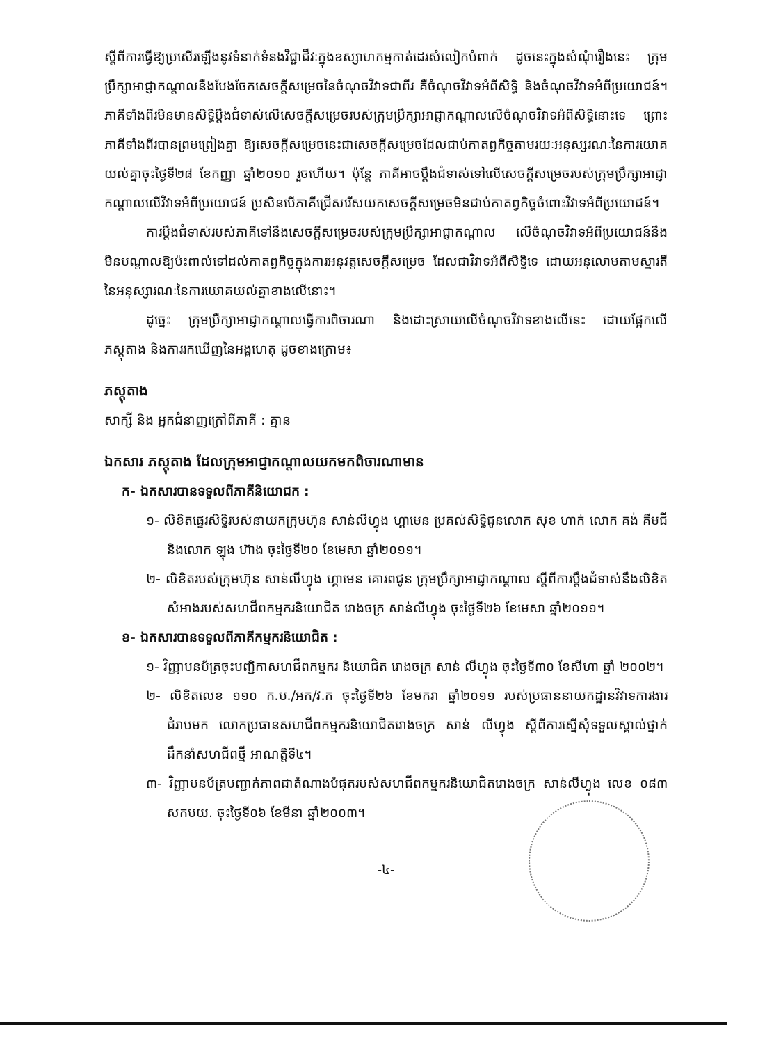ស្តីពីការធ្វើឱ្យប្រសើរឡើងនូវទំនាក់ទំនងវិជ្ជាជីវៈក្នុងឧស្សាហកម្មកាត់ដេរសំលៀកបំពាក់ ដូចនេះក្នុងសំណុំរឿងនេះ ក្រុមប្រឹក្សាអាជ្ញាកណ្តាលនឹងបែងចែកសេចក្តីសម្រេចនៃចំណុចវិវាទជាពីរ គឺចំណុចវិវាទអំពីសិទ្ធិ និងចំណុចវិវាទអំពីប្រយោជន៍។ ភាគីទាំងពីរមិនមានសិទ្ធិប្តឹងជំទាស់លើសេចក្តីសម្រេចរបស់ក្រុមប្រឹក្សាអាជ្ញាកណ្តាលលើចំណុចវិវាទអំពីសិទ្ធិនោះទេ ព្រោះភាគីទាំងពីរបានព្រមព្រៀងគ្នា ឱ្យសេចក្តីសម្រេចនេះជាសេចក្តីសម្រេចដែលជាប់កាតព្វកិច្ចតាមរយៈអនុស្សរណៈនៃការយោគយល់គ្នាចុះថ្ងៃទី២៨ ខែកញ្ញា ឆ្នាំ២០១០ រួចហើយ។ ប៉ុន្តែ ភាគីអាចប្តឹងជំទាស់ទៅលើសេចក្តីសម្រេចរបស់ក្រុមប្រឹក្សាអាជ្ញាកណ្តាលលើវិវាទអំពីប្រយោជន៍ ប្រសិនបើភាគីជ្រើសរើសយកសេចក្តីសម្រេចមិនជាប់កាតព្វកិច្ចចំពោះវិវាទអំពីប្រយោជន៍។
ការប្តឹងជំទាស់របស់ភាគីទៅនឹងសេចក្តីសម្រេចរបស់ក្រុមប្រឹក្សាអាជ្ញាកណ្តាល លើចំណុចវិវាទអំពីប្រយោជន៍នឹងមិនបណ្តាលឱ្យប៉ះពាល់ទៅដល់កាតព្វកិច្ចក្នុងការអនុវត្តសេចក្តីសម្រេច ដែលជាវិវាទអំពីសិទ្ធិទេ ដោយអនុលោមតាមស្មារតីនៃអនុស្សារណៈនៃការយោគយល់គ្នាខាងលើនោះ។
ដូច្នេះ ក្រុមប្រឹក្សាអាជ្ញាកណ្តាលធ្វើការពិចារណា និងដោះស្រាយលើចំណុចវិវាទខាងលើនេះ ដោយផ្អែកលើភស្តុតាង និងការរកឃើញនៃអង្គហេតុ ដូចខាងក្រោម៖
ភស្តុតាង
សាក្សី និង អ្នកជំនាញក្រៅពីភាគី : គ្មាន
ឯកសារ ភស្តុតាង ដែលក្រុមអាជ្ញាកណ្តាលយកមកពិចារណាមាន
ក- ឯកសារបានទទួលពីភាគីនិយោជក :
១- លិខិតផ្ទេរសិទ្ធិរបស់នាយកក្រុមហ៊ុន សាន់លីហ្វុង ហ្គាមេន ប្រគល់សិទ្ធិជូនលោក សុខ ហាក់ លោក គង់ គីមជី និងលោក ឡុង ហ៊ាង ចុះថ្ងៃទី២០ ខែមេសា ឆ្នាំ២០១១។
២- លិខិតរបស់ក្រុមហ៊ុន សាន់លីហ្វុង ហ្គាមេន គោរពជូន ក្រុមប្រឹក្សាអាជ្ញាកណ្តាល ស្តីពីការប្តឹងជំទាស់នឹងលិខិតសំអាងរបស់សហជីពកម្មករនិយោជិត រោងចក្រ សាន់លីហ្វុង ចុះថ្ងៃទី២៦ ខែមេសា ឆ្នាំ២០១១។
ខ- ឯកសារបានទទួលពីភាគីកម្មករនិយោជិត :
១- វិញ្ញាបនប័ត្រចុះបញ្ជិកាសហជីពកម្មករ និយោជិត រោងចក្រ សាន់ លីហ្វុង ចុះថ្ងៃទី៣០ ខែសីហា ឆ្នាំ ២០០២។
២- លិខិតលេខ ១១០ ក.ប./អក/វ.ក ចុះថ្ងៃទី២៦ ខែមករា ឆ្នាំ២០១១ របស់ប្រធាននាយកដ្ឋានវិវាទការងារ ជំរាបមក លោកប្រធានសហជីពកម្មករនិយោជិតរោងចក្រ សាន់ លីហ្វុង ស្តីពីការស្នើសុំទទួលស្គាល់ថ្នាក់ដឹកនាំសហជីពថ្មី អាណត្តិទី៤។
៣- វិញ្ញាបនប័ត្របញ្ជាក់ភាពជាតំណាងបំផុតរបស់សហជីពកម្មករនិយោជិតរោងចក្រ សាន់លីហ្វុង លេខ ០៨៣ សកបយ. ចុះថ្ងៃទី០៦ ខែមីនា ឆ្នាំ២០០៣។
-៤-